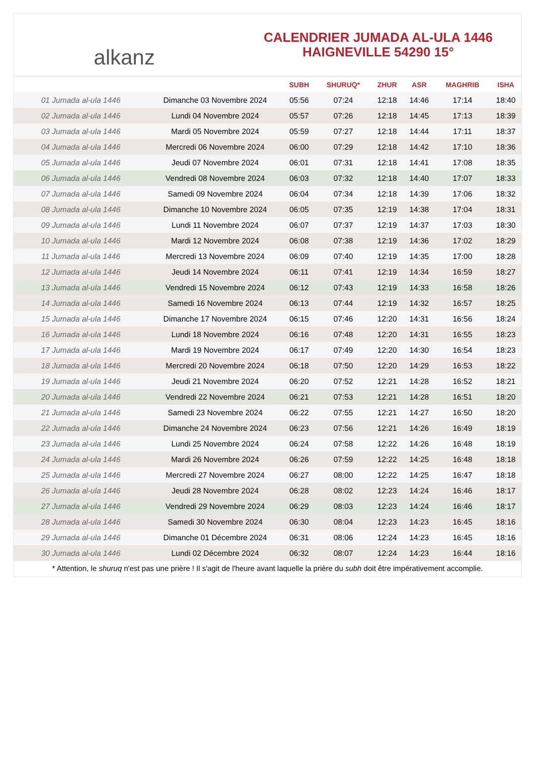alkanz
CALENDRIER JUMADA AL-ULA 1446
HAIGNEVILLE 54290 15°
| | | SUBH | SHURUQ* | ZHUR | ASR | MAGHRIB | ISHA |
| --- | --- | --- | --- | --- | --- | --- | --- |
| 01 Jumada al-ula 1446 | Dimanche 03 Novembre 2024 | 05:56 | 07:24 | 12:18 | 14:46 | 17:14 | 18:40 |
| 02 Jumada al-ula 1446 | Lundi 04 Novembre 2024 | 05:57 | 07:26 | 12:18 | 14:45 | 17:13 | 18:39 |
| 03 Jumada al-ula 1446 | Mardi 05 Novembre 2024 | 05:59 | 07:27 | 12:18 | 14:44 | 17:11 | 18:37 |
| 04 Jumada al-ula 1446 | Mercredi 06 Novembre 2024 | 06:00 | 07:29 | 12:18 | 14:42 | 17:10 | 18:36 |
| 05 Jumada al-ula 1446 | Jeudi 07 Novembre 2024 | 06:01 | 07:31 | 12:18 | 14:41 | 17:08 | 18:35 |
| 06 Jumada al-ula 1446 | Vendredi 08 Novembre 2024 | 06:03 | 07:32 | 12:18 | 14:40 | 17:07 | 18:33 |
| 07 Jumada al-ula 1446 | Samedi 09 Novembre 2024 | 06:04 | 07:34 | 12:18 | 14:39 | 17:06 | 18:32 |
| 08 Jumada al-ula 1446 | Dimanche 10 Novembre 2024 | 06:05 | 07:35 | 12:19 | 14:38 | 17:04 | 18:31 |
| 09 Jumada al-ula 1446 | Lundi 11 Novembre 2024 | 06:07 | 07:37 | 12:19 | 14:37 | 17:03 | 18:30 |
| 10 Jumada al-ula 1446 | Mardi 12 Novembre 2024 | 06:08 | 07:38 | 12:19 | 14:36 | 17:02 | 18:29 |
| 11 Jumada al-ula 1446 | Mercredi 13 Novembre 2024 | 06:09 | 07:40 | 12:19 | 14:35 | 17:00 | 18:28 |
| 12 Jumada al-ula 1446 | Jeudi 14 Novembre 2024 | 06:11 | 07:41 | 12:19 | 14:34 | 16:59 | 18:27 |
| 13 Jumada al-ula 1446 | Vendredi 15 Novembre 2024 | 06:12 | 07:43 | 12:19 | 14:33 | 16:58 | 18:26 |
| 14 Jumada al-ula 1446 | Samedi 16 Novembre 2024 | 06:13 | 07:44 | 12:19 | 14:32 | 16:57 | 18:25 |
| 15 Jumada al-ula 1446 | Dimanche 17 Novembre 2024 | 06:15 | 07:46 | 12:20 | 14:31 | 16:56 | 18:24 |
| 16 Jumada al-ula 1446 | Lundi 18 Novembre 2024 | 06:16 | 07:48 | 12:20 | 14:31 | 16:55 | 18:23 |
| 17 Jumada al-ula 1446 | Mardi 19 Novembre 2024 | 06:17 | 07:49 | 12:20 | 14:30 | 16:54 | 18:23 |
| 18 Jumada al-ula 1446 | Mercredi 20 Novembre 2024 | 06:18 | 07:50 | 12:20 | 14:29 | 16:53 | 18:22 |
| 19 Jumada al-ula 1446 | Jeudi 21 Novembre 2024 | 06:20 | 07:52 | 12:21 | 14:28 | 16:52 | 18:21 |
| 20 Jumada al-ula 1446 | Vendredi 22 Novembre 2024 | 06:21 | 07:53 | 12:21 | 14:28 | 16:51 | 18:20 |
| 21 Jumada al-ula 1446 | Samedi 23 Novembre 2024 | 06:22 | 07:55 | 12:21 | 14:27 | 16:50 | 18:20 |
| 22 Jumada al-ula 1446 | Dimanche 24 Novembre 2024 | 06:23 | 07:56 | 12:21 | 14:26 | 16:49 | 18:19 |
| 23 Jumada al-ula 1446 | Lundi 25 Novembre 2024 | 06:24 | 07:58 | 12:22 | 14:26 | 16:48 | 18:19 |
| 24 Jumada al-ula 1446 | Mardi 26 Novembre 2024 | 06:26 | 07:59 | 12:22 | 14:25 | 16:48 | 18:18 |
| 25 Jumada al-ula 1446 | Mercredi 27 Novembre 2024 | 06:27 | 08:00 | 12:22 | 14:25 | 16:47 | 18:18 |
| 26 Jumada al-ula 1446 | Jeudi 28 Novembre 2024 | 06:28 | 08:02 | 12:23 | 14:24 | 16:46 | 18:17 |
| 27 Jumada al-ula 1446 | Vendredi 29 Novembre 2024 | 06:29 | 08:03 | 12:23 | 14:24 | 16:46 | 18:17 |
| 28 Jumada al-ula 1446 | Samedi 30 Novembre 2024 | 06:30 | 08:04 | 12:23 | 14:23 | 16:45 | 18:16 |
| 29 Jumada al-ula 1446 | Dimanche 01 Décembre 2024 | 06:31 | 08:06 | 12:24 | 14:23 | 16:45 | 18:16 |
| 30 Jumada al-ula 1446 | Lundi 02 Décembre 2024 | 06:32 | 08:07 | 12:24 | 14:23 | 16:44 | 18:16 |
* Attention, le shuruq n'est pas une prière ! Il s'agit de l'heure avant laquelle la prière du subh doit être impérativement accomplie.